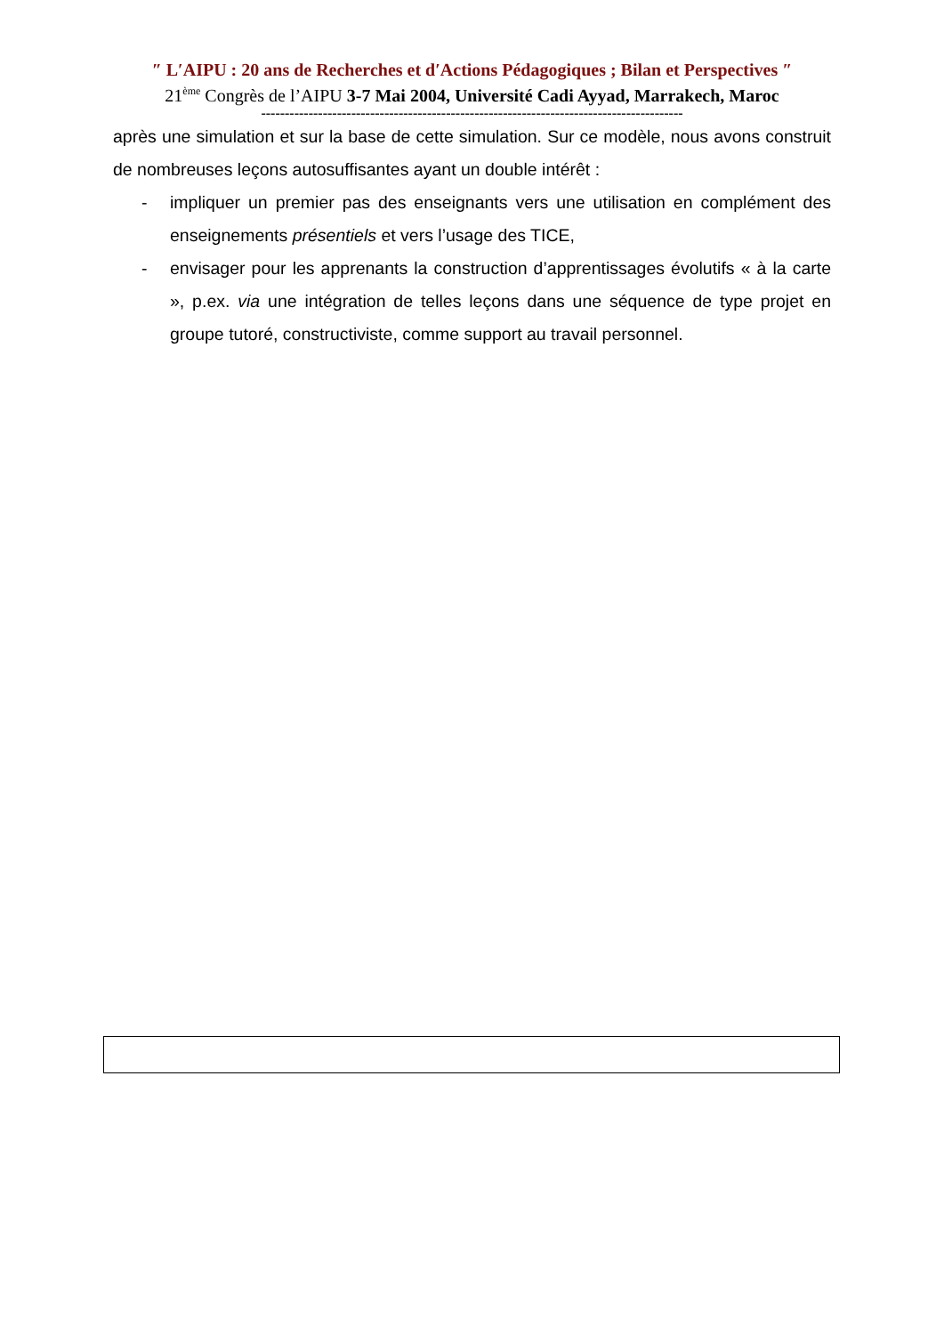″ L′AIPU : 20 ans de Recherches et d′Actions Pédagogiques ; Bilan et Perspectives ″
21<sup>ème</sup> Congrès de l’AIPU 3-7 Mai 2004, Université Cadi Ayyad, Marrakech, Maroc
-----------------------------------------------------------------------------------------
après une simulation et sur la base de cette simulation. Sur ce modèle, nous avons construit de nombreuses leçons autosuffisantes ayant un double intérêt :
- impliquer un premier pas des enseignants vers une utilisation en complément des enseignements présentiels et vers l’usage des TICE,
- envisager pour les apprenants la construction d’apprentissages évolutifs « à la carte », p.ex. via une intégration de telles leçons dans une séquence de type projet en groupe tutoré, constructiviste, comme support au travail personnel.